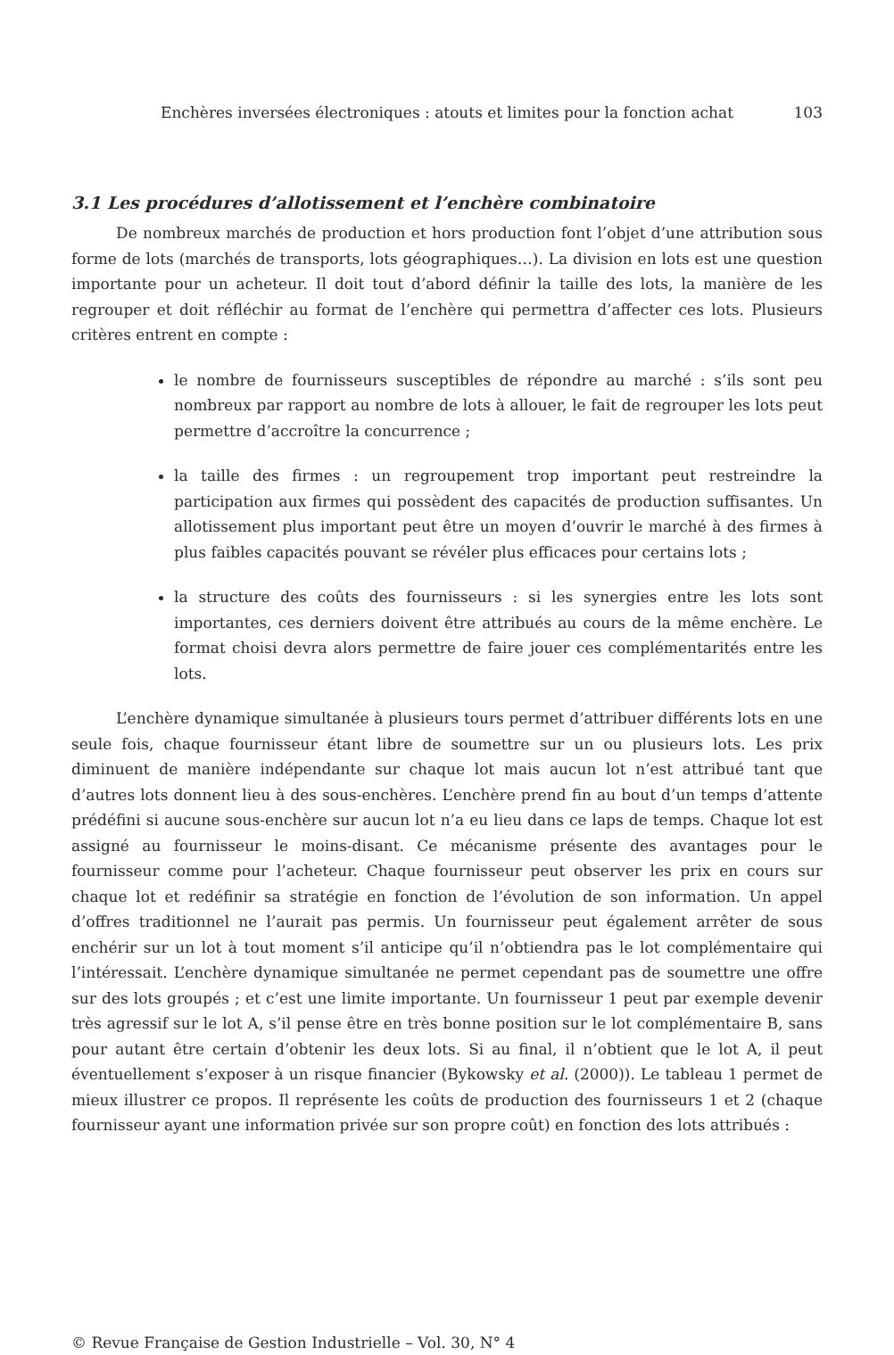Enchères inversées électroniques : atouts et limites pour la fonction achat 103
3.1 Les procédures d’allotissement et l’enchère combinatoire
De nombreux marchés de production et hors production font l’objet d’une attribution sous forme de lots (marchés de transports, lots géographiques…). La division en lots est une question importante pour un acheteur. Il doit tout d’abord définir la taille des lots, la manière de les regrouper et doit réfléchir au format de l’enchère qui permettra d’affecter ces lots. Plusieurs critères entrent en compte :
le nombre de fournisseurs susceptibles de répondre au marché : s’ils sont peu nombreux par rapport au nombre de lots à allouer, le fait de regrouper les lots peut permettre d’accroître la concurrence ;
la taille des firmes : un regroupement trop important peut restreindre la participation aux firmes qui possèdent des capacités de production suffisantes. Un allotissement plus important peut être un moyen d’ouvrir le marché à des firmes à plus faibles capacités pouvant se révéler plus efficaces pour certains lots ;
la structure des coûts des fournisseurs : si les synergies entre les lots sont importantes, ces derniers doivent être attribués au cours de la même enchère. Le format choisi devra alors permettre de faire jouer ces complémentarités entre les lots.
L’enchère dynamique simultanée à plusieurs tours permet d’attribuer différents lots en une seule fois, chaque fournisseur étant libre de soumettre sur un ou plusieurs lots. Les prix diminuent de manière indépendante sur chaque lot mais aucun lot n’est attribué tant que d’autres lots donnent lieu à des sous-enchères. L’enchère prend fin au bout d’un temps d’attente prédéfini si aucune sous-enchère sur aucun lot n’a eu lieu dans ce laps de temps. Chaque lot est assigné au fournisseur le moins-disant. Ce mécanisme présente des avantages pour le fournisseur comme pour l’acheteur. Chaque fournisseur peut observer les prix en cours sur chaque lot et redéfinir sa stratégie en fonction de l’évolution de son information. Un appel d’offres traditionnel ne l’aurait pas permis. Un fournisseur peut également arrêter de sous enchérir sur un lot à tout moment s’il anticipe qu’il n’obtiendra pas le lot complémentaire qui l’intéressait. L’enchère dynamique simultanée ne permet cependant pas de soumettre une offre sur des lots groupés ; et c’est une limite importante. Un fournisseur 1 peut par exemple devenir très agressif sur le lot A, s’il pense être en très bonne position sur le lot complémentaire B, sans pour autant être certain d’obtenir les deux lots. Si au final, il n’obtient que le lot A, il peut éventuellement s’exposer à un risque financier (Bykowsky et al. (2000)). Le tableau 1 permet de mieux illustrer ce propos. Il représente les coûts de production des fournisseurs 1 et 2 (chaque fournisseur ayant une information privée sur son propre coût) en fonction des lots attribués :
© Revue Française de Gestion Industrielle – Vol. 30, N° 4